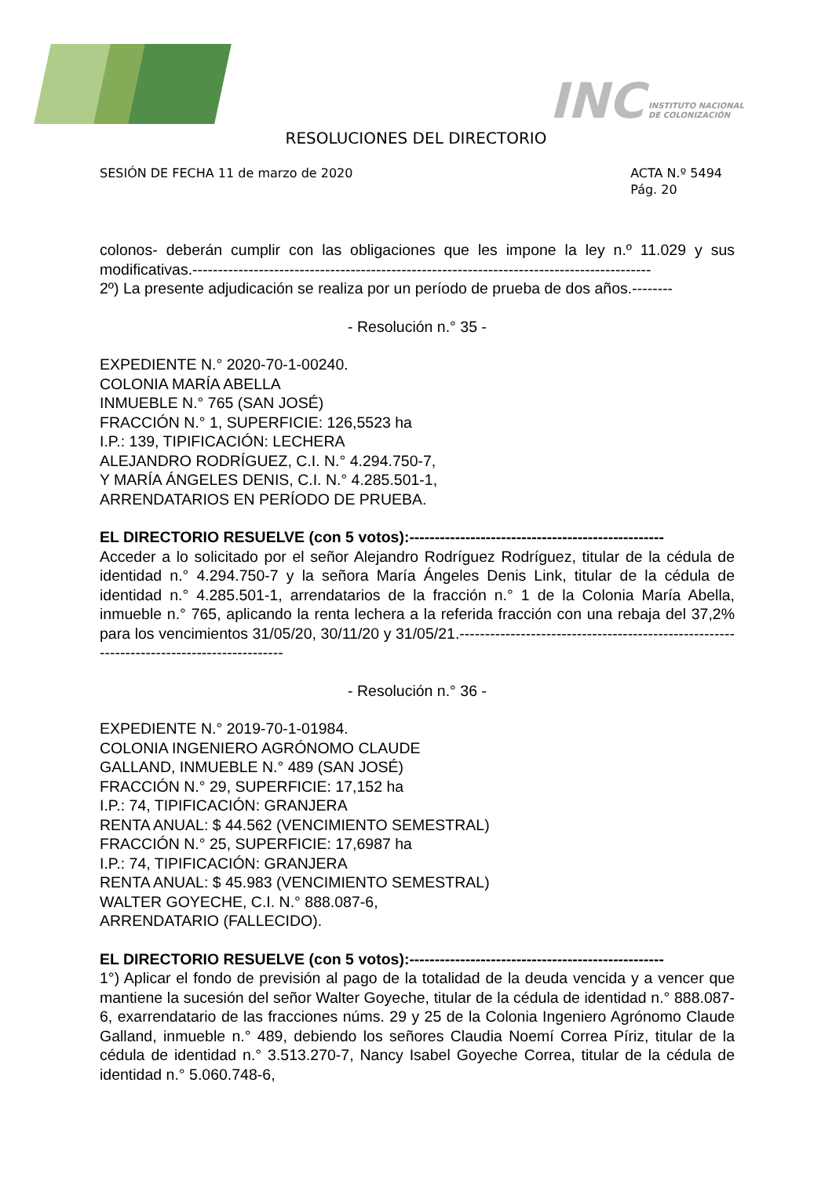INC INSTITUTO NACIONAL
DE COLONIZACIÓN
RESOLUCIONES DEL DIRECTORIO
SESIÓN DE FECHA 11 de marzo de 2020
ACTA N.º 5494
Pág. 20
colonos- deberán cumplir con las obligaciones que les impone la ley n.º 11.029 y sus modificativas.------------------------------------------------------------------------------------------
2º) La presente adjudicación se realiza por un período de prueba de dos años.--------
- Resolución n.° 35 -
EXPEDIENTE N.° 2020-70-1-00240.
COLONIA MARÍA ABELLA
INMUEBLE N.° 765 (SAN JOSÉ)
FRACCIÓN N.° 1, SUPERFICIE: 126,5523 ha
I.P.: 139, TIPIFICACIÓN: LECHERA
ALEJANDRO RODRÍGUEZ, C.I. N.° 4.294.750-7,
Y MARÍA ÁNGELES DENIS, C.I. N.° 4.285.501-1,
ARRENDATARIOS EN PERÍODO DE PRUEBA.
EL DIRECTORIO RESUELVE (con 5 votos):--------------------------------------------------
Acceder a lo solicitado por el señor Alejandro Rodríguez Rodríguez, titular de la cédula de identidad n.° 4.294.750-7 y la señora María Ángeles Denis Link, titular de la cédula de identidad n.° 4.285.501-1, arrendatarios de la fracción n.° 1 de la Colonia María Abella, inmueble n.° 765, aplicando la renta lechera a la referida fracción con una rebaja del 37,2% para los vencimientos 31/05/20, 30/11/20 y 31/05/21.------------------------------------------------------------------------------------------
- Resolución n.° 36 -
EXPEDIENTE N.° 2019-70-1-01984.
COLONIA INGENIERO AGRÓNOMO CLAUDE
GALLAND, INMUEBLE N.° 489 (SAN JOSÉ)
FRACCIÓN N.° 29, SUPERFICIE: 17,152 ha
I.P.: 74, TIPIFICACIÓN: GRANJERA
RENTA ANUAL: $ 44.562 (VENCIMIENTO SEMESTRAL)
FRACCIÓN N.° 25, SUPERFICIE: 17,6987 ha
I.P.: 74, TIPIFICACIÓN: GRANJERA
RENTA ANUAL: $ 45.983 (VENCIMIENTO SEMESTRAL)
WALTER GOYECHE, C.I. N.° 888.087-6,
ARRENDATARIO (FALLECIDO).
EL DIRECTORIO RESUELVE (con 5 votos):--------------------------------------------------
1°) Aplicar el fondo de previsión al pago de la totalidad de la deuda vencida y a vencer que mantiene la sucesión del señor Walter Goyeche, titular de la cédula de identidad n.° 888.087-6, exarrendatario de las fracciones núms. 29 y 25 de la Colonia Ingeniero Agrónomo Claude Galland, inmueble n.° 489, debiendo los señores Claudia Noemí Correa Píriz, titular de la cédula de identidad n.° 3.513.270-7, Nancy Isabel Goyeche Correa, titular de la cédula de identidad n.° 5.060.748-6,